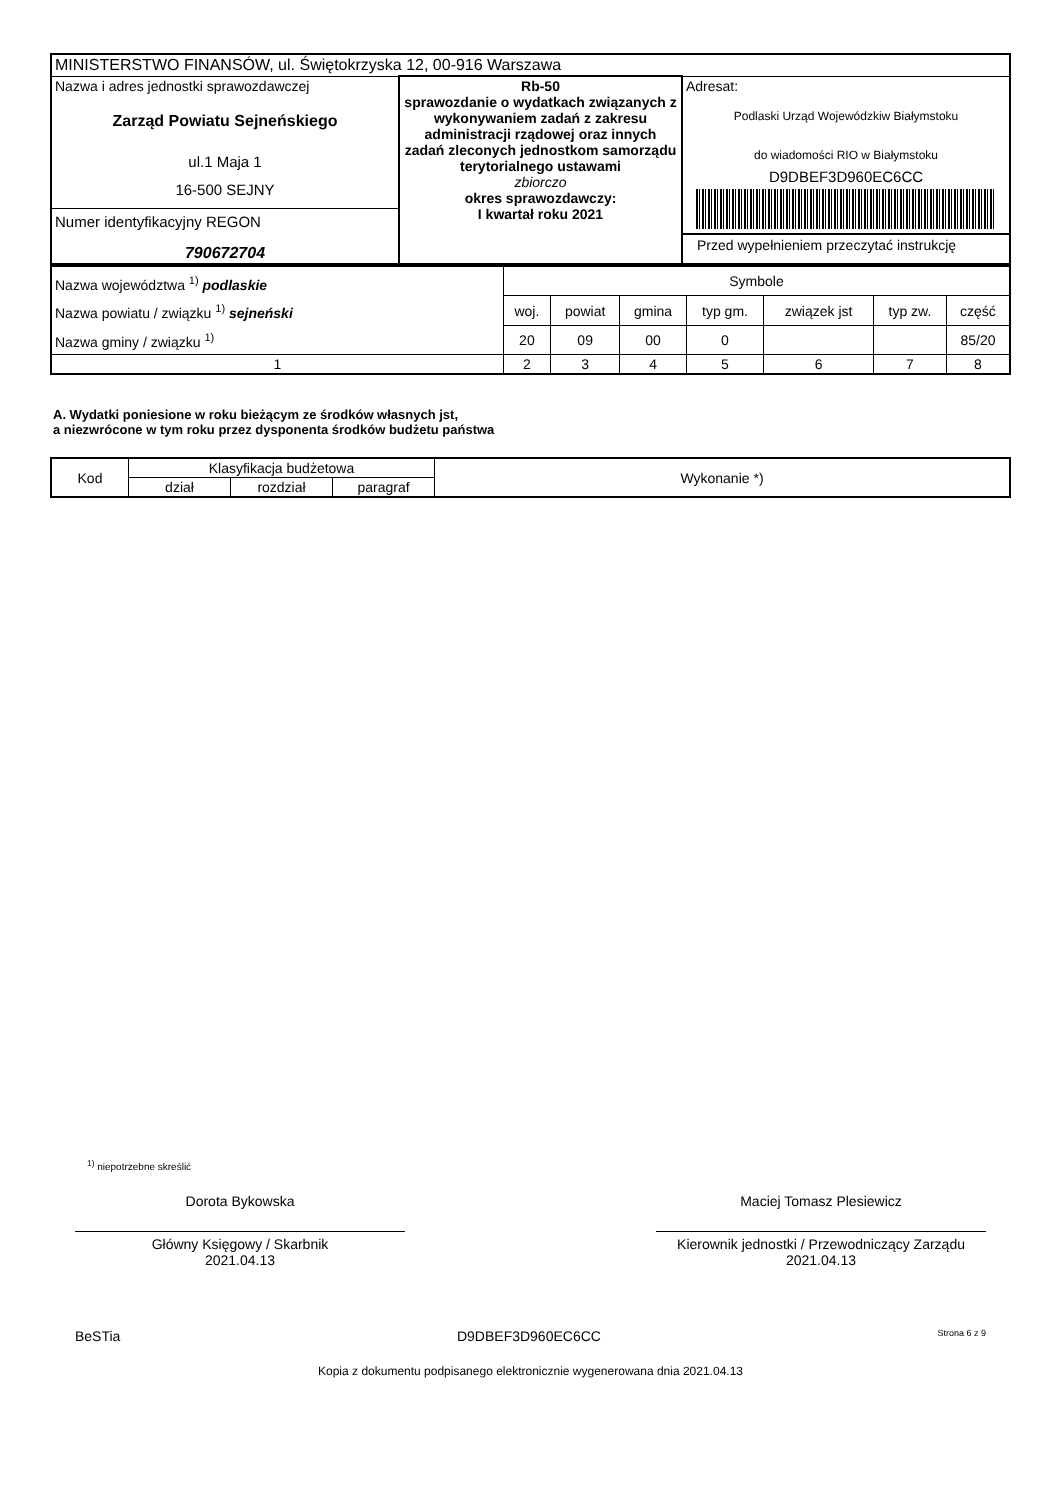| MINISTERSTWO FINANSÓW, ul. Świętokrzyska 12, 00-916 Warszawa | | |
| Nazwa i adres jednostki sprawozdawczej Zarząd Powiatu Sejneńskiego ul.1 Maja 1 16-500 SEJNY Numer identyfikacyjny REGON 790672704 | Rb-50 sprawozdanie o wydatkach związanych z wykonywaniem zadań z zakresu administracji rządowej oraz innych zadań zleconych jednostkom samorządu terytorialnego ustawami zbiorczo okres sprawozdawczy: I kwartał roku 2021 | Adresat: Podlaski Urząd Wojewódzkiw Białymstoku do wiadomości RIO w Białymstoku D9DBEF3D960EC6CC Przed wypełnieniem przeczytać instrukcję |
| Nazwa województwa <sup>1)</sup> podlaskie Nazwa powiatu / związku <sup>1)</sup> sejneński Nazwa gminy / związku <sup>1)</sup> | Symbole | | | | | | |
| | woj. | powiat | gmina | typ gm. | związek jst | typ zw. | część |
| | 20 | 09 | 00 | 0 | | | 85/20 |
| 1 | 2 | 3 | 4 | 5 | 6 | 7 | 8 |
A. Wydatki poniesione w roku bieżącym ze środków własnych jst,
a niezwrócone w tym roku przez dysponenta środków budżetu państwa
| Kod | Klasyfikacja budżetowa | | | Wykonanie *) |
| | dział | rozdział | paragraf | |
<sup>1)</sup> niepotrzebne skreślić
Dorota Bykowska
Główny Księgowy / Skarbnik
2021.04.13
Maciej Tomasz Plesiewicz
Kierownik jednostki / Przewodniczący Zarządu
2021.04.13
BeSTia D9DBEF3D960EC6CC Strona 6 z 9
Kopia z dokumentu podpisanego elektronicznie wygenerowana dnia 2021.04.13